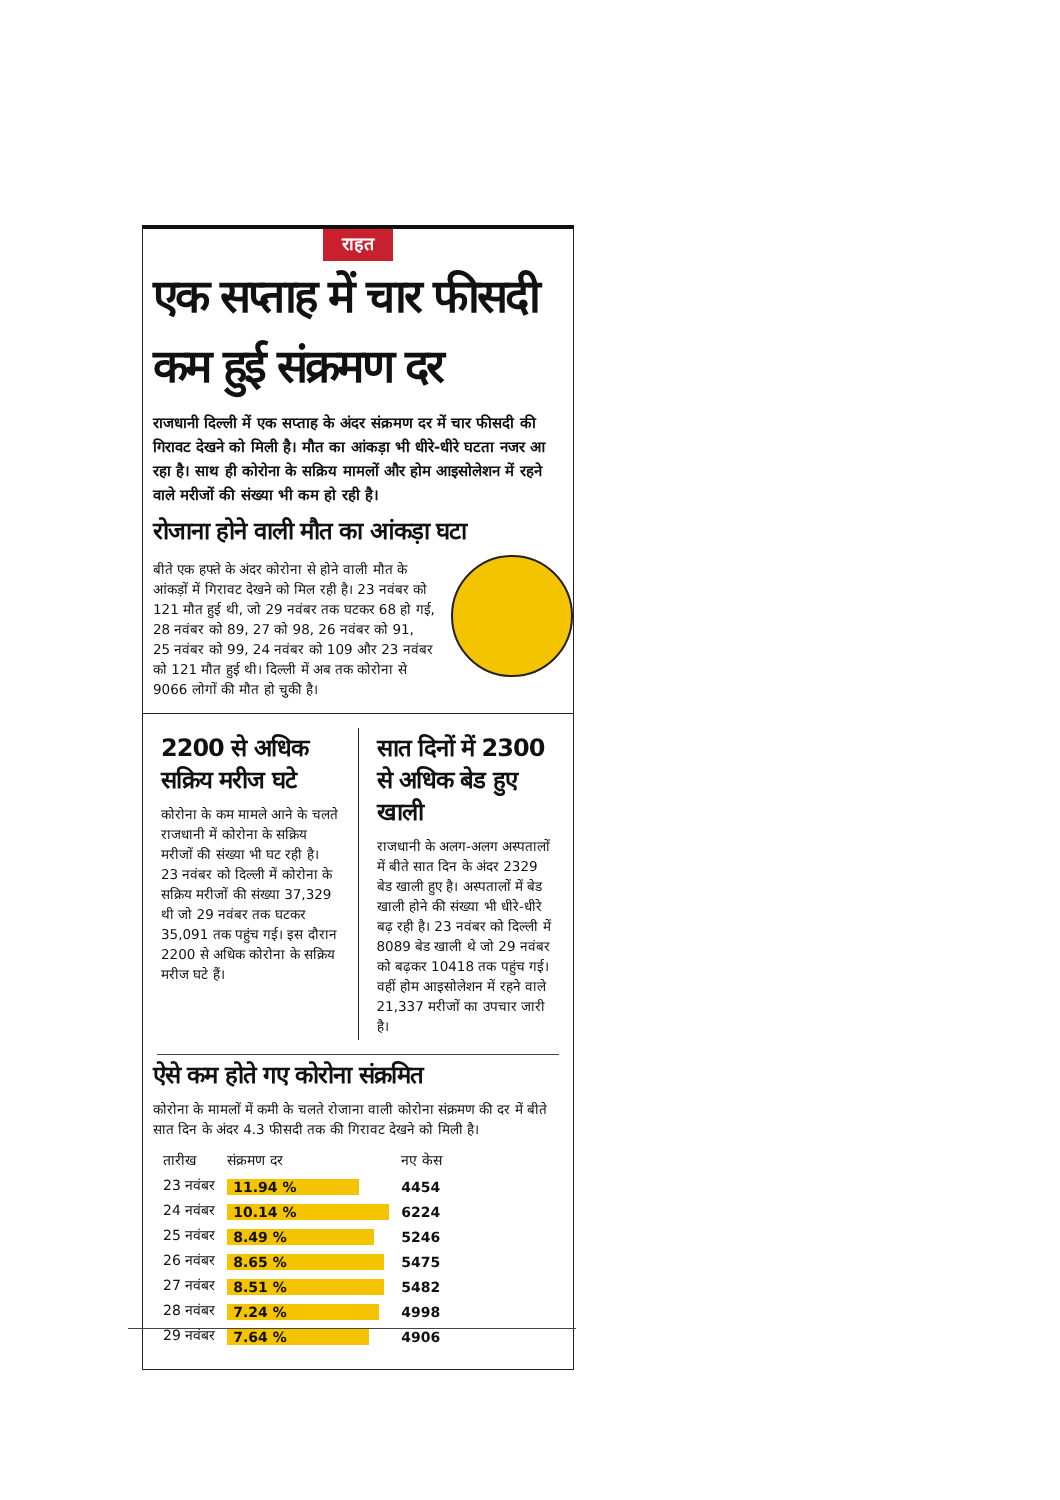राहत
एक सप्ताह में चार फीसदी कम हुई संक्रमण दर
राजधानी दिल्ली में एक सप्ताह के अंदर संक्रमण दर में चार फीसदी की गिरावट देखने को मिली है। मौत का आंकड़ा भी धीरे-धीरे घटता नजर आ रहा है। साथ ही कोरोना के सक्रिय मामलों और होम आइसोलेशन में रहने वाले मरीजों की संख्या भी कम हो रही है।
रोजाना होने वाली मौत का आंकड़ा घटा
बीते एक हफ्ते के अंदर कोरोना से होने वाली मौत के आंकड़ों में गिरावट देखने को मिल रही है। 23 नवंबर को 121 मौत हुई थी, जो 29 नवंबर तक घटकर 68 हो गई, 28 नवंबर को 89, 27 को 98, 26 नवंबर को 91, 25 नवंबर को 99, 24 नवंबर को 109 और 23 नवंबर को 121 मौत हुई थी। दिल्ली में अब तक कोरोना से 9066 लोगों की मौत हो चुकी है।
2200 से अधिक सक्रिय मरीज घटे
कोरोना के कम मामले आने के चलते राजधानी में कोरोना के सक्रिय मरीजों की संख्या भी घट रही है। 23 नवंबर को दिल्ली में कोरोना के सक्रिय मरीजों की संख्या 37,329 थी जो 29 नवंबर तक घटकर 35,091 तक पहुंच गई। इस दौरान 2200 से अधिक कोरोना के सक्रिय मरीज घटे हैं।
सात दिनों में 2300 से अधिक बेड हुए खाली
राजधानी के अलग-अलग अस्पतालों में बीते सात दिन के अंदर 2329 बेड खाली हुए है। अस्पतालों में बेड खाली होने की संख्या भी धीरे-धीरे बढ़ रही है। 23 नवंबर को दिल्ली में 8089 बेड खाली थे जो 29 नवंबर को बढ़कर 10418 तक पहुंच गई। वहीं होम आइसोलेशन में रहने वाले 21,337 मरीजों का उपचार जारी है।
ऐसे कम होते गए कोरोना संक्रमित
कोरोना के मामलों में कमी के चलते रोजाना वाली कोरोना संक्रमण की दर में बीते सात दिन के अंदर 4.3 फीसदी तक की गिरावट देखने को मिली है।
| तारीख | संक्रमण दर | नए केस |
| --- | --- | --- |
| 23 नवंबर | 11.94 % | 4454 |
| 24 नवंबर | 10.14 % | 6224 |
| 25 नवंबर | 8.49 % | 5246 |
| 26 नवंबर | 8.65 % | 5475 |
| 27 नवंबर | 8.51 % | 5482 |
| 28 नवंबर | 7.24 % | 4998 |
| 29 नवंबर | 7.64 % | 4906 |